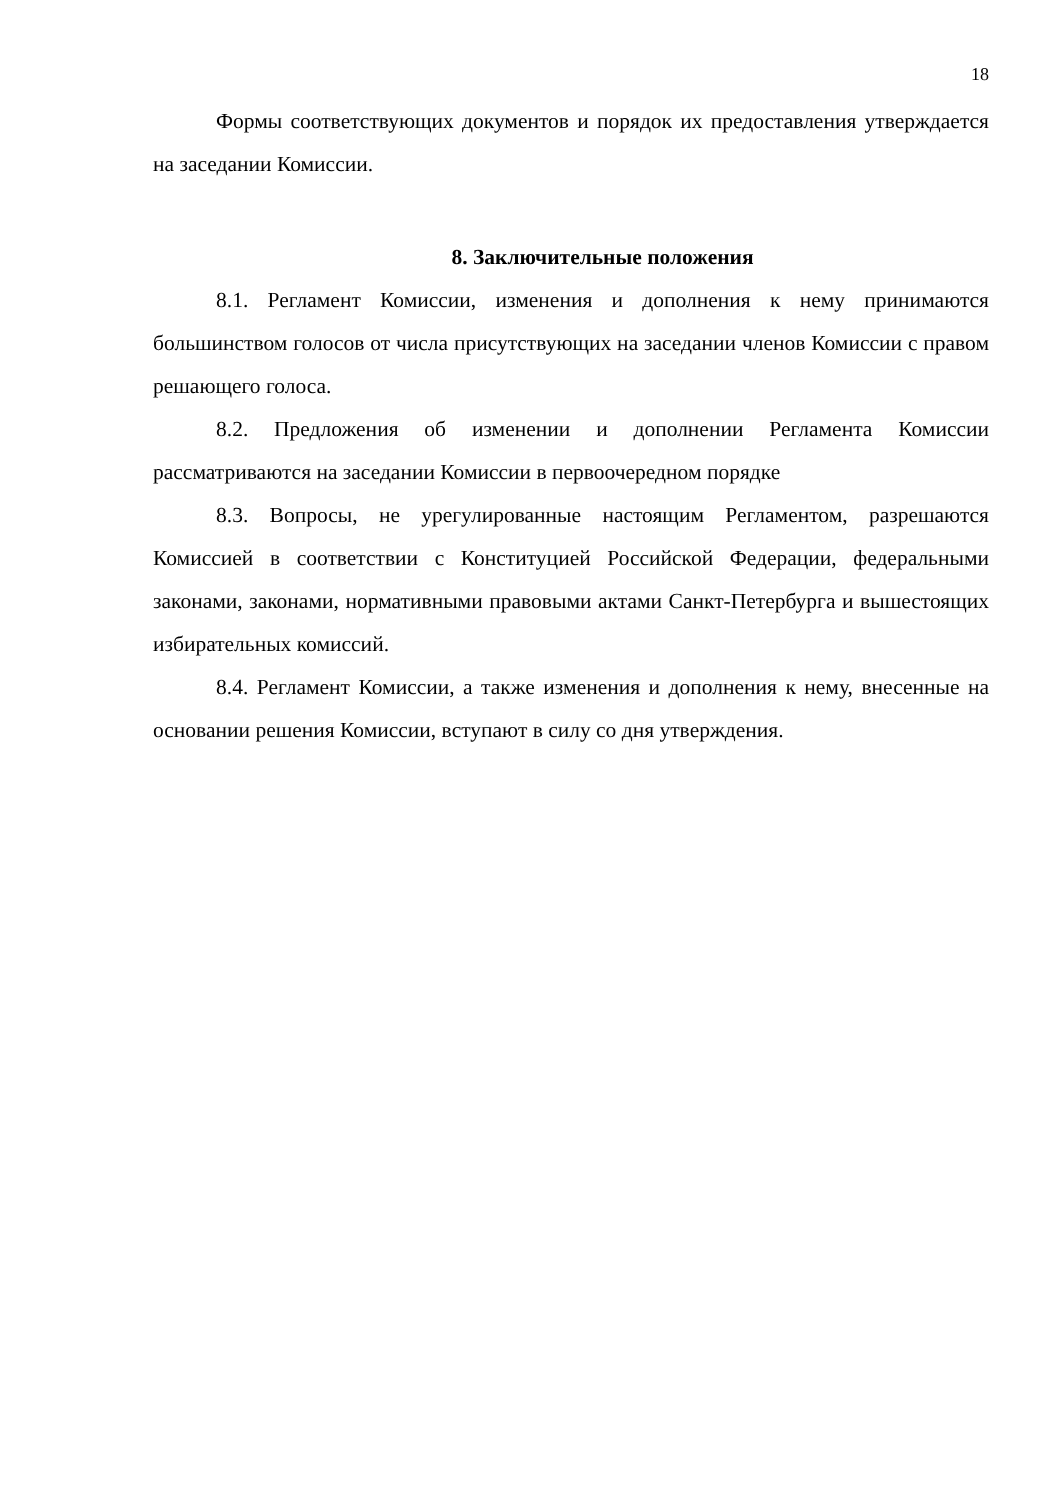18
Формы соответствующих документов и порядок их предоставления утверждается на заседании Комиссии.
8. Заключительные положения
8.1. Регламент Комиссии, изменения и дополнения к нему принимаются большинством голосов от числа присутствующих на заседании членов Комиссии с правом решающего голоса.
8.2. Предложения об изменении и дополнении Регламента Комиссии рассматриваются на заседании Комиссии в первоочередном порядке
8.3. Вопросы, не урегулированные настоящим Регламентом, разрешаются Комиссией в соответствии с Конституцией Российской Федерации, федеральными законами, законами, нормативными правовыми актами Санкт-Петербурга и вышестоящих избирательных комиссий.
8.4. Регламент Комиссии, а также изменения и дополнения к нему, внесенные на основании решения Комиссии, вступают в силу со дня утверждения.